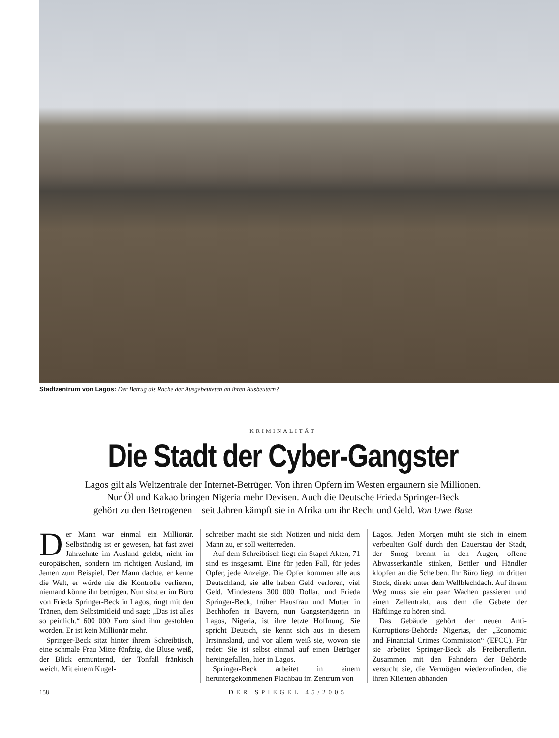Stadtzentrum von Lagos: Der Betrug als Rache der Ausgebeuteten an ihren Ausbeutern?
KRIMINALITÄT
Die Stadt der Cyber-Gangster
Lagos gilt als Weltzentrale der Internet-Betrüger. Von ihren Opfern im Westen ergaunern sie Millionen.
Nur Öl und Kakao bringen Nigeria mehr Devisen. Auch die Deutsche Frieda Springer-Beck
gehört zu den Betrogenen – seit Jahren kämpft sie in Afrika um ihr Recht und Geld. Von Uwe Buse
Der Mann war einmal ein Millionär. Selbständig ist er gewesen, hat fast zwei Jahrzehnte im Ausland gelebt, nicht im europäischen, sondern im richtigen Ausland, im Jemen zum Beispiel. Der Mann dachte, er kenne die Welt, er würde nie die Kontrolle verlieren, niemand könne ihn betrügen. Nun sitzt er im Büro von Frieda Springer-Beck in Lagos, ringt mit den Tränen, dem Selbstmitleid und sagt: „Das ist alles so peinlich.“ 600 000 Euro sind ihm gestohlen worden. Er ist kein Millionär mehr.
Springer-Beck sitzt hinter ihrem Schreibtisch, eine schmale Frau Mitte fünfzig, die Bluse weiß, der Blick ermunternd, der Tonfall fränkisch weich. Mit einem Kugel-
schreiber macht sie sich Notizen und nickt dem Mann zu, er soll weiterreden.
Auf dem Schreibtisch liegt ein Stapel Akten, 71 sind es insgesamt. Eine für jeden Fall, für jedes Opfer, jede Anzeige. Die Opfer kommen alle aus Deutschland, sie alle haben Geld verloren, viel Geld. Mindestens 300 000 Dollar, und Frieda Springer-Beck, früher Hausfrau und Mutter in Bechhofen in Bayern, nun Gangsterjägerin in Lagos, Nigeria, ist ihre letzte Hoffnung. Sie spricht Deutsch, sie kennt sich aus in diesem Irrsinnsland, und vor allem weiß sie, wovon sie redet: Sie ist selbst einmal auf einen Betrüger hereingefallen, hier in Lagos.
Springer-Beck arbeitet in einem heruntergekommenen Flachbau im Zentrum von
Lagos. Jeden Morgen müht sie sich in einem verbeulten Golf durch den Dauerstau der Stadt, der Smog brennt in den Augen, offene Abwasserkanäle stinken, Bettler und Händler klopfen an die Scheiben. Ihr Büro liegt im dritten Stock, direkt unter dem Wellblechdach. Auf ihrem Weg muss sie ein paar Wachen passieren und einen Zellentrakt, aus dem die Gebete der Häftlinge zu hören sind.
Das Gebäude gehört der neuen Anti-Korruptions-Behörde Nigerias, der „Economic and Financial Crimes Commission“ (EFCC). Für sie arbeitet Springer-Beck als Freiberuflerin. Zusammen mit den Fahndern der Behörde versucht sie, die Vermögen wiederzufinden, die ihren Klienten abhanden
158 DER SPIEGEL 45/2005